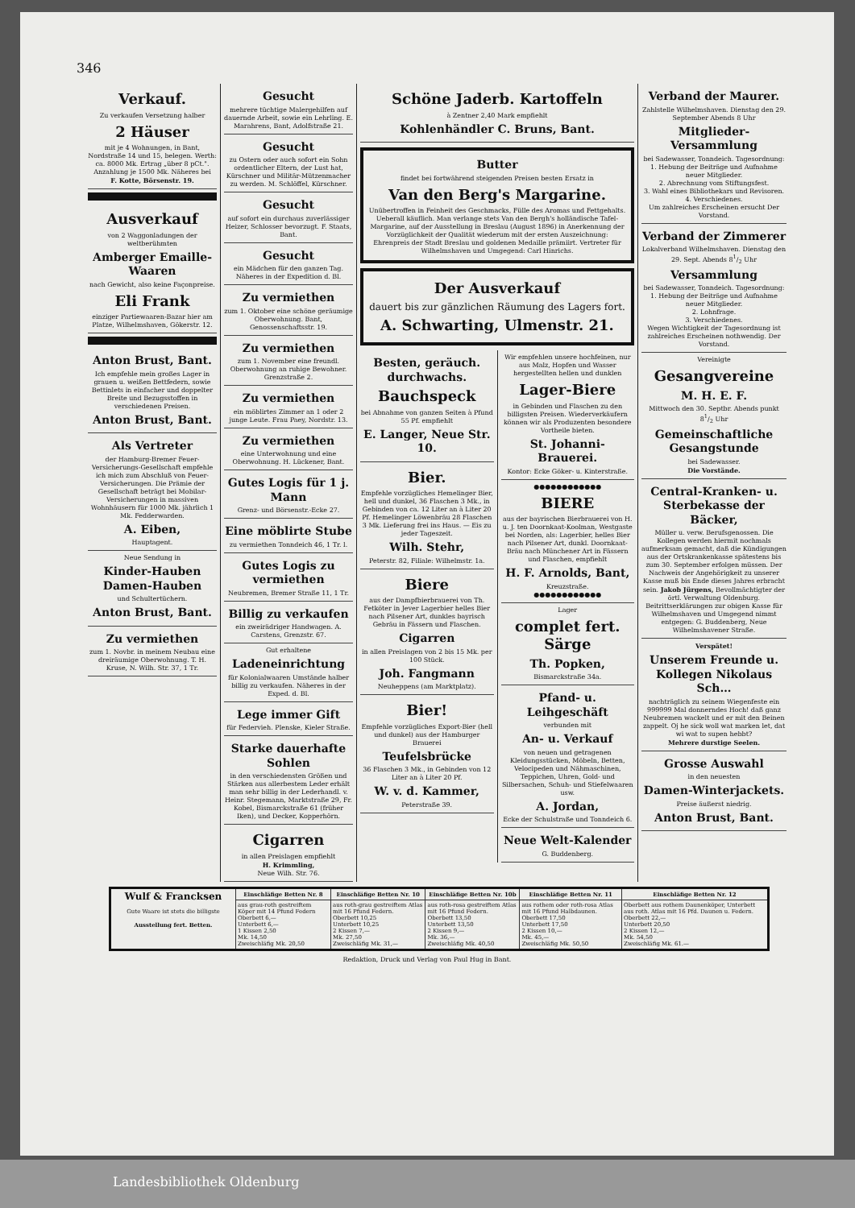346
Verkauf.
Zu verkaufen Versetzung halber
2 Häuser
mit je 4 Wohnungen, in Bant, Nordstraße 14 und 15, belegen. Werth: ca. 8000 Mk. Ertrag „über 8 pCt.". Anzahlung je 1500 Mk. Näheres bei
F. Kotte, Börsenstr. 19.
Ausverkauf
von 2 Waggonladungen der weltberühmten
Amberger Emaille-Waaren
nach Gewicht, also keine Façonpreise.
Eli Frank
einziger Partiewaaren-Bazar hier am Platze, Wilhelmshaven, Gökerstr. 12.
Anton Brust, Bant.
Ich empfehle mein großes Lager in grauen u. weißen Bettfedern, sowie Bettinlets in einfacher und doppelter Breite und Bezugsstoffen in verschiedenen Preisen.
Anton Brust, Bant.
Als Vertreter
der Hamburg-Bremer Feuer-Versicherungs-Gesellschaft empfehle ich mich zum Abschluß von Feuer-Versicherungen. Die Prämie der Gesellschaft beträgt bei Mobilar-Versicherungen in massiven Wohnhäusern für 1000 Mk. jährlich 1 Mk. Fedderwarden.
A. Eiben,
Hauptagent.
Neue Sendung in
Kinder-Hauben Damen-Hauben
und Schultertüchern.
Anton Brust, Bant.
Zu vermiethen
zum 1. Novbr. in meinem Neubau eine dreiräumige Oberwohnung. T. H. Kruse, N. Wilh. Str. 37, 1 Tr.
Gesucht
mehrere tüchtige Malergehilfen auf dauernde Arbeit, sowie ein Lehrling. E. Marahrens, Bant, Adolfstraße 21.
Gesucht
zu Ostern oder auch sofort ein Sohn ordentlicher Eltern, der Lust hat, Kürschner und Militär-Mützenmacher zu werden. M. Schlöffel, Kürschner.
Gesucht
auf sofort ein durchaus zuverlässiger Heizer, Schlosser bevorzugt. F. Staats, Bant.
Gesucht
ein Mädchen für den ganzen Tag. Näheres in der Expedition d. Bl.
Zu vermiethen
zum 1. Oktober eine schöne geräumige Oberwohnung. Bant, Genossenschaftsstr. 19.
Zu vermiethen
zum 1. November eine freundl. Oberwohnung an ruhige Bewohner. Grenzstraße 2.
Zu vermiethen
ein möblirtes Zimmer an 1 oder 2 junge Leute. Frau Paey, Nordstr. 13.
Zu vermiethen
eine Unterwohnung und eine Oberwohnung. H. Lückener, Bant.
Gutes Logis für 1 j. Mann
Grenz- und Börsenstr.-Ecke 27.
Eine möblirte Stube
zu vermiethen Tonndeich 46, 1 Tr. l.
Gutes Logis zu vermiethen
Neubremen, Bremer Straße 11, 1 Tr.
Billig zu verkaufen
ein zweirädriger Handwagen. A. Carstens, Grenzstr. 67.
Gut erhaltene
Ladeneinrichtung
für Kolonialwaaren Umstände halber billig zu verkaufen. Näheres in der Exped. d. Bl.
Lege immer Gift
für Federvieh. Plenske, Kieler Straße.
Starke dauerhafte Sohlen
in den verschiedensten Größen und Stärken aus allerbestem Leder erhält man sehr billig in der Lederhandl. v. Heinr. Stegemann, Marktstraße 29, Fr. Kobel, Bismarckstraße 61 (früher Iken), und Decker, Kopperhörn.
Cigarren
in allen Preislagen empfiehlt
H. Krimmling,
Neue Wilh. Str. 76.
Schöne Jaderb. Kartoffeln
à Zentner 2,40 Mark empfiehlt
Kohlenhändler C. Bruns, Bant.
Butter
findet bei fortwährend steigenden Preisen besten Ersatz in
Van den Berg's Margarine.
Unübertroffen in Feinheit des Geschmacks, Fülle des Aromas und Fettgehalts. Ueberall käuflich. Man verlange stets Van den Bergh's holländische Tafel-Margarine, auf der Ausstellung in Breslau (August 1896) in Anerkennung der Vorzüglichkeit der Qualität wiederum mit der ersten Auszeichnung: Ehrenpreis der Stadt Breslau und goldenen Medaille prämiirt. Vertreter für Wilhelmshaven und Umgegend: Carl Hinrichs.
Der Ausverkauf
dauert bis zur gänzlichen Räumung des Lagers fort.
A. Schwarting, Ulmenstr. 21.
Besten, geräuch. durchwachs.
Bauchspeck
bei Abnahme von ganzen Seiten à Pfund 55 Pf. empfiehlt
E. Langer, Neue Str. 10.
Bier.
Empfehle vorzügliches Hemelinger Bier, hell und dunkel, 36 Flaschen 3 Mk., in Gebinden von ca. 12 Liter an à Liter 20 Pf. Hemelinger Löwenbräu 28 Flaschen 3 Mk. Lieferung frei ins Haus. — Eis zu jeder Tageszeit.
Wilh. Stehr,
Peterstr. 82, Filiale: Wilhelmstr. 1a.
Biere
aus der Dampfbierbrauerei von Th. Fetköter in Jever Lagerbier helles Bier nach Pilsener Art, dunkles bayrisch Gebräu in Fässern und Flaschen.
Cigarren
in allen Preislagen von 2 bis 15 Mk. per 100 Stück.
Joh. Fangmann
Neuheppens (am Marktplatz).
Bier!
Empfehle vorzügliches Export-Bier (hell und dunkel) aus der Hamburger Brauerei
Teufelsbrücke
36 Flaschen 3 Mk., in Gebinden von 12 Liter an à Liter 20 Pf.
W. v. d. Kammer,
Peterstraße 39.
Wir empfehlen unsere hochfeinen, nur aus Malz, Hopfen und Wasser hergestellten hellen und dunklen
Lager-Biere
in Gebinden und Flaschen zu den billigsten Preisen. Wiederverkäufern können wir als Produzenten besondere Vortheile bieten.
St. Johanni-Brauerei.
Kontor: Ecke Göker- u. Kinterstraße.
●●●●●●●●●●●●
BIERE
aus der bayrischen Bierbrauerei von H. u. J. ten Doornkaat-Koolman, Westgaste bei Norden, als: Lagerbier, helles Bier nach Pilsener Art, dunkl. Doornkaat-Bräu nach Münchener Art in Fässern und Flaschen, empfiehlt
H. F. Arnolds, Bant,
Kreuzstraße.
●●●●●●●●●●●●
Lager
complet fert. Särge
Th. Popken,
Bismarckstraße 34a.
Pfand- u. Leihgeschäft
verbunden mit
An- u. Verkauf
von neuen und getragenen Kleidungsstücken, Möbeln, Betten, Velocipeden und Nähmaschinen, Teppichen, Uhren, Gold- und Silbersachen, Schuh- und Stiefelwaaren usw.
A. Jordan,
Ecke der Schulstraße und Tonndeich 6.
Neue Welt-Kalender
G. Buddenberg.
Verband der Maurer.
Zahlstelle Wilhelmshaven. Dienstag den 29. September Abends 8 Uhr
Mitglieder-Versammlung
bei Sadewasser, Tonndeich. Tagesordnung:
1. Hebung der Beiträge und Aufnahme neuer Mitglieder.
2. Abrechnung vom Stiftungsfest.
3. Wahl eines Bibliothekars und Revisoren.
4. Verschiedenes.
Um zahlreiches Erscheinen ersucht Der Vorstand.
Verband der Zimmerer
Lokalverband Wilhelmshaven. Dienstag den 29. Sept. Abends 81/2 Uhr
Versammlung
bei Sadewasser, Tonndeich. Tagesordnung:
1. Hebung der Beiträge und Aufnahme neuer Mitglieder.
2. Lohnfrage.
3. Verschiedenes.
Wegen Wichtigkeit der Tagesordnung ist zahlreiches Erscheinen nothwendig. Der Vorstand.
Vereinigte
Gesangvereine
M. H. E. F.
Mittwoch den 30. Septbr. Abends punkt 81/2 Uhr
Gemeinschaftliche Gesangstunde
bei Sadewasser.
Die Vorstände.
Central-Kranken- u. Sterbekasse der Bäcker,
Müller u. verw. Berufsgenossen. Die Kollegen werden hiermit nochmals aufmerksam gemacht, daß die Kündigungen aus der Ortskrankenkasse spätestens bis zum 30. September erfolgen müssen. Der Nachweis der Angehörigkeit zu unserer Kasse muß bis Ende dieses Jahres erbracht sein. Jakob Jürgens, Bevollmächtigter der örtl. Verwaltung Oldenburg. Beitrittserklärungen zur obigen Kasse für Wilhelmshaven und Umgegend nimmt entgegen: G. Buddenberg, Neue Wilhelmshavener Straße.
Verspätet!
Unserem Freunde u. Kollegen Nikolaus Sch…
nachträglich zu seinem Wiegenfeste ein 999999 Mal donnerndes Hoch! daß ganz Neubremen wackelt und er mit den Beinen zappelt. Oj he sick woll wat marken let, dat wi wat to supen hebbt?
Mehrere durstige Seelen.
Grosse Auswahl
in den neuesten
Damen-Winterjackets.
Preise äußerst niedrig.
Anton Brust, Bant.
| Wulf & Francksen Gute Waare ist stets die billigste Ausstellung fert. Betten. | Einschläfige Betten Nr. 8 | Einschläfige Betten Nr. 10 | Einschläfige Betten Nr. 10b | Einschläfige Betten Nr. 11 | Einschläfige Betten Nr. 12 |
| | aus grau-roth gestreiftem Köper mit 14 Pfund Federn Oberbett 6,— Unterbett 6,— 1 Kissen 2,50 Mk. 14,50 Zweischläfig Mk. 20,50 | aus roth-grau gestreiftem Atlas mit 16 Pfund Federn. Oberbett 10,25 Unterbett 10,25 2 Kissen 7,— Mk. 27,50 Zweischläfig Mk. 31,— | aus roth-rosa gestreiftem Atlas mit 16 Pfund Federn. Oberbett 13,50 Unterbett 13,50 2 Kissen 9,— Mk. 36,— Zweischläfig Mk. 40,50 | aus rothem oder roth-rosa Atlas mit 16 Pfund Halbdaunen. Oberbett 17,50 Unterbett 17,50 2 Kissen 10,— Mk. 45,— Zweischläfig Mk. 50,50 | Oberbett aus rothem Daunenköper, Unterbett aus roth. Atlas mit 16 Pfd. Daunen u. Federn. Oberbett 22,— Unterbett 20,50 2 Kissen 12,— Mk. 54,50 Zweischläfig Mk. 61.— |
Redaktion, Druck und Verlag von Paul Hug in Bant.
Landesbibliothek Oldenburg